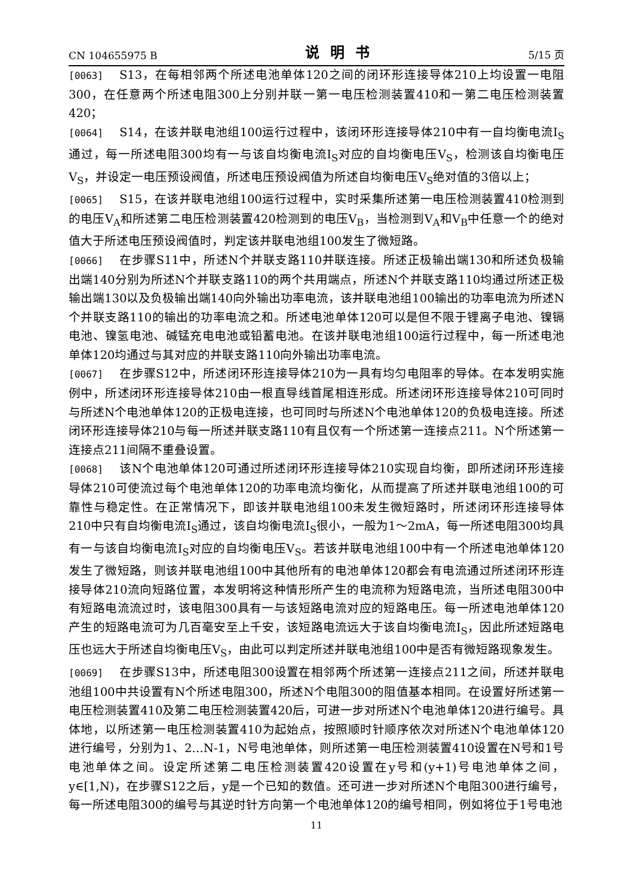CN 104655975 B 说明书 5/15 页
[0063] S13，在每相邻两个所述电池单体120之间的闭环形连接导体210上均设置一电阻300，在任意两个所述电阻300上分别并联一第一电压检测装置410和一第二电压检测装置420；
[0064] S14，在该并联电池组100运行过程中，该闭环形连接导体210中有一自均衡电流I<sub>S</sub>通过，每一所述电阻300均有一与该自均衡电流I<sub>S</sub>对应的自均衡电压V<sub>S</sub>，检测该自均衡电压V<sub>S</sub>，并设定一电压预设阀值，所述电压预设阀值为所述自均衡电压V<sub>S</sub>绝对值的3倍以上；
[0065] S15，在该并联电池组100运行过程中，实时采集所述第一电压检测装置410检测到的电压V<sub>A</sub>和所述第二电压检测装置420检测到的电压V<sub>B</sub>，当检测到V<sub>A</sub>和V<sub>B</sub>中任意一个的绝对值大于所述电压预设阀值时，判定该并联电池组100发生了微短路。
[0066] 在步骤S11中，所述N个并联支路110并联连接。所述正极输出端130和所述负极输出端140分别为所述N个并联支路110的两个共用端点，所述N个并联支路110均通过所述正极输出端130以及负极输出端140向外输出功率电流，该并联电池组100输出的功率电流为所述N个并联支路110的输出的功率电流之和。所述电池单体120可以是但不限于锂离子电池、镍镉电池、镍氢电池、碱锰充电电池或铅蓄电池。在该并联电池组100运行过程中，每一所述电池单体120均通过与其对应的并联支路110向外输出功率电流。
[0067] 在步骤S12中，所述闭环形连接导体210为一具有均匀电阻率的导体。在本发明实施例中，所述闭环形连接导体210由一根直导线首尾相连形成。所述闭环形连接导体210可同时与所述N个电池单体120的正极电连接，也可同时与所述N个电池单体120的负极电连接。所述闭环形连接导体210与每一所述并联支路110有且仅有一个所述第一连接点211。N个所述第一连接点211间隔不重叠设置。
[0068] 该N个电池单体120可通过所述闭环形连接导体210实现自均衡，即所述闭环形连接导体210可使流过每个电池单体120的功率电流均衡化，从而提高了所述并联电池组100的可靠性与稳定性。在正常情况下，即该并联电池组100未发生微短路时，所述闭环形连接导体210中只有自均衡电流I<sub>S</sub>通过，该自均衡电流I<sub>S</sub>很小，一般为1～2mA，每一所述电阻300均具有一与该自均衡电流I<sub>S</sub>对应的自均衡电压V<sub>S</sub>。若该并联电池组100中有一个所述电池单体120发生了微短路，则该并联电池组100中其他所有的电池单体120都会有电流通过所述闭环形连接导体210流向短路位置，本发明将这种情形所产生的电流称为短路电流，当所述电阻300中有短路电流流过时，该电阻300具有一与该短路电流对应的短路电压。每一所述电池单体120产生的短路电流可为几百毫安至上千安，该短路电流远大于该自均衡电流I<sub>S</sub>，因此所述短路电压也远大于所述自均衡电压V<sub>S</sub>，由此可以判定所述并联电池组100中是否有微短路现象发生。
[0069] 在步骤S13中，所述电阻300设置在相邻两个所述第一连接点211之间，所述并联电池组100中共设置有N个所述电阻300，所述N个电阻300的阻值基本相同。在设置好所述第一电压检测装置410及第二电压检测装置420后，可进一步对所述N个电池单体120进行编号。具体地，以所述第一电压检测装置410为起始点，按照顺时针顺序依次对所述N个电池单体120进行编号，分别为1、2…N-1，N号电池单体，则所述第一电压检测装置410设置在N号和1号电池单体之间。设定所述第二电压检测装置420设置在y号和(y+1)号电池单体之间，y∈[1,N)，在步骤S12之后，y是一个已知的数值。还可进一步对所述N个电阻300进行编号，每一所述电阻300的编号与其逆时针方向第一个电池单体120的编号相同，例如将位于1号电池
11